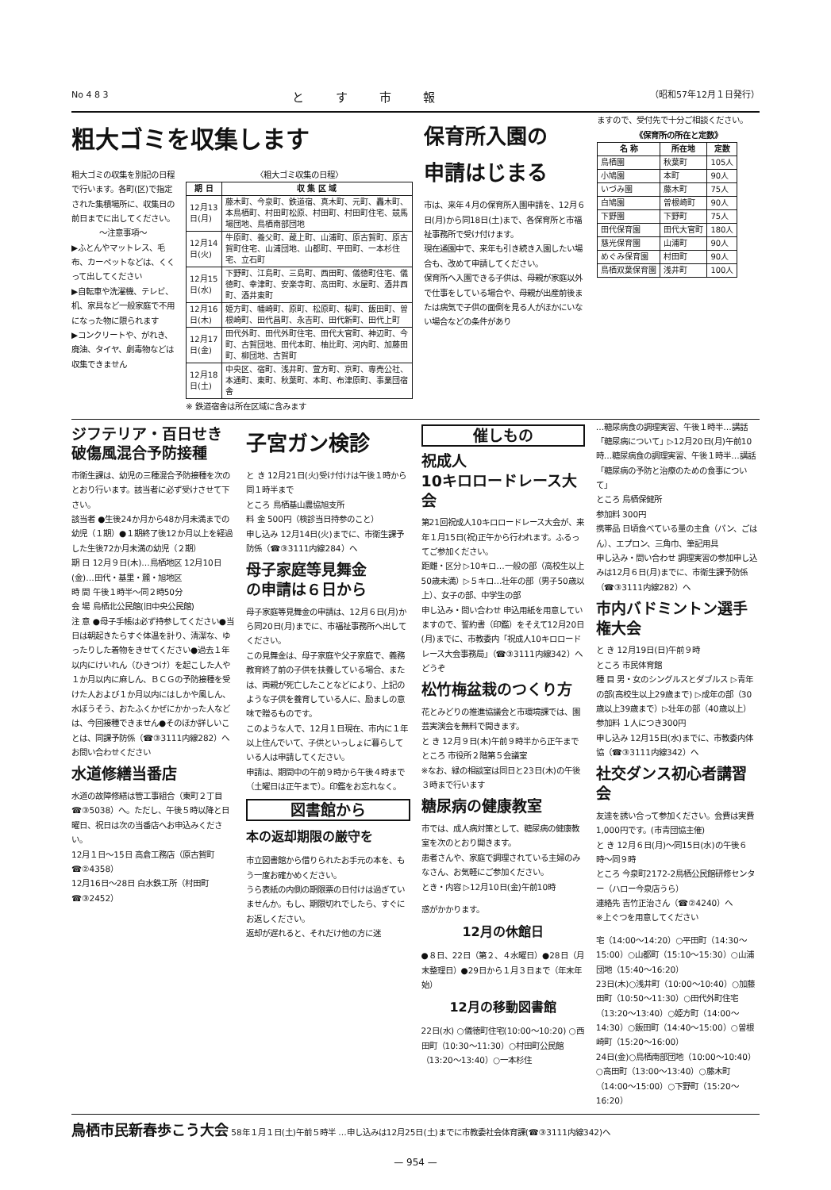No 4 8 3 とす市報 （昭和57年12月１日発行）
粗大ゴミを収集します
粗大ゴミの収集を別記の日程で行います。各町(区)で指定された集積場所に、収集日の前日までに出してください。
〜注意事項〜
▶ふとんやマットレス、毛布、カーペットなどは、くくって出してください
▶自転車や洗濯機、テレビ、机、家具など一般家庭で不用になった物に限られます
▶コンクリートや、がれき、廃油、タイヤ、劇毒物などは収集できません
〈粗大ゴミ収集の日程〉
| 期 日 | 収 集 区 域 |
| --- | --- |
| 12月13日(月) | 藤木町、今泉町、鉄道宿、真木町、元町、轟木町、本鳥栖町、村田町松原、村田町、村田町住宅、競馬場団地、鳥栖南部団地 |
| 12月14日(火) | 牛原町、養父町、蔵上町、山浦町、原古賀町、原古賀町住宅、山浦団地、山都町、平田町、一本杉住宅、立石町 |
| 12月15日(水) | 下野町、江島町、三島町、西田町、儀徳町住宅、儀徳町、幸津町、安楽寺町、高田町、水屋町、酒井西町、酒井東町 |
| 12月16日(木) | 姫方町、幡崎町、原町、松原町、桜町、飯田町、曽根崎町、田代昌町、永吉町、田代新町、田代上町 |
| 12月17日(金) | 田代外町、田代外町住宅、田代大官町、神辺町、今町、古賀団地、田代本町、柚比町、河内町、加藤田町、柳団地、古賀町 |
| 12月18日(土) | 中央区、宿町、浅井町、萱方町、京町、専売公社、本通町、東町、秋葉町、本町、布津原町、事業団宿舎 |
※ 鉄道宿舎は所在区域に含みます
保育所入園の
申請はじまる
市は、来年４月の保育所入園申請を、12月６日(月)から同18日(土)まで、各保育所と市福祉事務所で受け付けます。
現在通園中で、来年も引き続き入園したい場合も、改めて申請してください。
保育所へ入園できる子供は、母親が家庭以外で仕事をしている場合や、母親が出産前後または病気で子供の面倒を見る人がほかにいない場合などの条件があり
ますので、受付先で十分ご相談ください。
《保育所の所在と定数》
| 名 称 | 所在地 | 定数 |
| --- | --- | --- |
| 鳥栖園 | 秋葉町 | 105人 |
| 小鳩園 | 本町 | 90人 |
| いづみ園 | 藤木町 | 75人 |
| 白鳩園 | 曽根崎町 | 90人 |
| 下野園 | 下野町 | 75人 |
| 田代保育園 | 田代大官町 | 180人 |
| 慈光保育園 | 山浦町 | 90人 |
| めぐみ保育園 | 村田町 | 90人 |
| 鳥栖双葉保育園 | 浅井町 | 100人 |
ジフテリア・百日せき
破傷風混合予防接種
市衛生課は、幼児の三種混合予防接種を次のとおり行います。該当者に必ず受けさせて下さい。
該当者 ●生後24か月から48か月未満までの幼児（１期）●１期終了後12か月以上を経過した生後72か月未満の幼児（２期）
期 日 12月９日(木)…鳥栖地区 12月10日(金)…田代・基里・麓・旭地区
時 間 午後１時半〜同２時50分
会 場 鳥栖北公民館(旧中央公民館)
注 意 ●母子手帳は必ず持参してください●当日は朝起きたらすぐ体温を計り、清潔な、ゆったりした着物をきせてください●過去１年以内にけいれん（ひきつけ）を起こした人や１か月以内に麻しん、ＢＣＧの予防接種を受けた人および１か月以内にはしかや風しん、水ぼうそう、おたふくかぜにかかった人などは、今回接種できません●そのほか詳しいことは、同課予防係（☎③3111内線282）へお問い合わせください
水道修繕当番店
水道の故障修繕は管工事組合（東町２丁目☎③5038）へ。ただし、午後５時以降と日曜日、祝日は次の当番店へお申込みください。
12月１日〜15日 高倉工務店（原古賀町☎②4358）
12月16日〜28日 白水鉄工所（村田町☎③2452）
子宮ガン検診
と き 12月21日(火)受け付けは午後１時から同１時半まで
ところ 鳥栖基山農協旭支所
料 金 500円（検診当日持参のこと）
申し込み 12月14日(火)までに、市衛生課予防係（☎③3111内線284）へ
母子家庭等見舞金
の申請は６日から
母子家庭等見舞金の申請は、12月６日(月)から同20日(月)までに、市福祉事務所へ出してください。
この見舞金は、母子家庭や父子家庭で、義務教育終了前の子供を扶養している場合、または、両親が死亡したことなどにより、上記のような子供を養育している人に、励ましの意味で贈るものです。
このような人で、12月１日現在、市内に１年以上住んでいて、子供といっしょに暮らしている人は申請してください。
申請は、期間中の午前９時から午後４時まで（土曜日は正午まで）。印鑑をお忘れなく。
図書館から
本の返却期限の厳守を
市立図書館から借りられたお手元の本を、もう一度お確かめください。
うら表紙の内側の期限票の日付けは過ぎていませんか。もし、期限切れでしたら、すぐにお返しください。
返却が遅れると、それだけ他の方に迷
催しもの
祝成人
10キロロードレース大会
第21回祝成人10キロロードレース大会が、来年１月15日(祝)正午から行われます。ふるってご参加ください。
距離・区分 ▷10キロ…一般の部（高校生以上50歳未満）▷５キロ…壮年の部（男子50歳以上）、女子の部、中学生の部
申し込み・問い合わせ 申込用紙を用意していますので、誓約書（印鑑）をそえて12月20日(月)までに、市教委内「祝成人10キロロードレース大会事務局」（☎③3111内線342）へどうぞ
松竹梅盆栽のつくり方
花とみどりの推進協議会と市環境課では、園芸実演会を無料で開きます。
と き 12月９日(木)午前９時半から正午まで
ところ 市役所２階第５会議室
※なお、緑の相談室は同日と23日(木)の午後３時まで行います
糖尿病の健康教室
市では、成人病対策として、糖尿病の健康教室を次のとおり開きます。
患者さんや、家庭で調理されている主婦のみなさん、お気軽にご参加ください。
とき・内容 ▷12月10日(金)午前10時
惑がかかります。
12月の休館日
●８日、22日（第２、４水曜日）●28日（月末整理日）●29日から１月３日まで（年末年始）
12月の移動図書館
22日(水) ○儀徳町住宅(10:00〜10:20) ○西田町（10:30〜11:30）○村田町公民館（13:20〜13:40）○一本杉住
…糖尿病食の調理実習、午後１時半…講話「糖尿病について」▷12月20日(月)午前10時…糖尿病食の調理実習、午後１時半…講話「糖尿病の予防と治療のための食事について」
ところ 鳥栖保健所
参加料 300円
携帯品 日頃食べている量の主食（パン、ごはん）、エプロン、三角巾、筆記用具
申し込み・問い合わせ 調理実習の参加申し込みは12月６日(月)までに、市衛生課予防係（☎③3111内線282）へ
市内バドミントン選手権大会
と き 12月19日(日)午前９時
ところ 市民体育館
種 目 男・女のシングルスとダブルス ▷青年の部(高校生以上29歳まで) ▷成年の部（30歳以上39歳まで）▷壮年の部（40歳以上）
参加料 １人につき300円
申し込み 12月15日(水)までに、市教委内体協（☎③3111内線342）へ
社交ダンス初心者講習会
友達を誘い合って参加ください。会費は実費1,000円です。(市青団協主催)
と き 12月６日(月)〜同15日(水)の午後６時〜同９時
ところ 今泉町2172-2鳥栖公民館研修センター（ハロー今泉店うら）
連絡先 吉竹正治さん（☎②4240）へ
※上ぐつを用意してください
宅（14:00〜14:20）○平田町（14:30〜15:00）○山都町（15:10〜15:30）○山浦団地（15:40〜16:20）
23日(木)○浅井町（10:00〜10:40）○加藤田町（10:50〜11:30）○田代外町住宅（13:20〜13:40）○姫方町（14:00〜14:30）○飯田町（14:40〜15:00）○曽根崎町（15:20〜16:00）
24日(金)○鳥栖南部団地（10:00〜10:40）○高田町（13:00〜13:40）○藤木町（14:00〜15:00）○下野町（15:20〜16:20）
鳥栖市民新春歩こう大会 58年１月１日(土)午前５時半 …申し込みは12月25日(土)までに市教委社会体育課(☎③3111内線342)へ
— 954 —